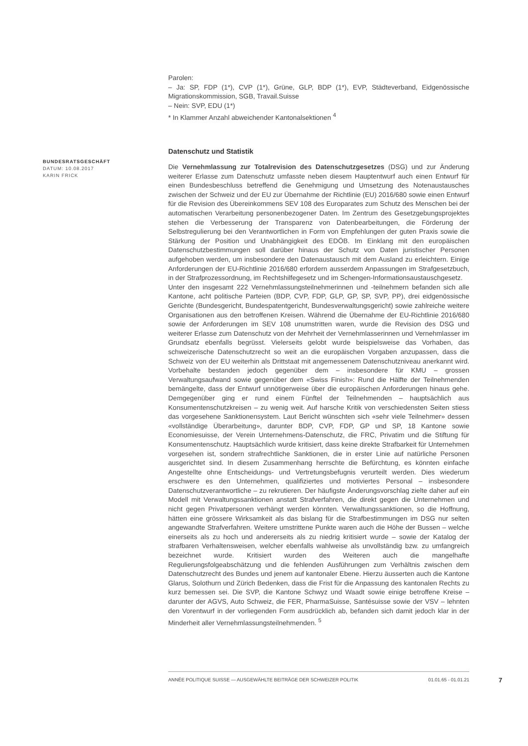Parolen:
– Ja: SP, FDP (1*), CVP (1*), Grüne, GLP, BDP (1*), EVP, Städteverband, Eidgenössische Migrationskommission, SGB, Travail.Suisse
– Nein: SVP, EDU (1*)
* In Klammer Anzahl abweichender Kantonalsektionen <sup>4</sup>
Datenschutz und Statistik
Die Vernehmlassung zur Totalrevision des Datenschutzgesetzes (DSG) und zur Änderung weiterer Erlasse zum Datenschutz umfasste neben diesem Hauptentwurf auch einen Entwurf für einen Bundesbeschluss betreffend die Genehmigung und Umsetzung des Notenaustausches zwischen der Schweiz und der EU zur Übernahme der Richtlinie (EU) 2016/680 sowie einen Entwurf für die Revision des Übereinkommens SEV 108 des Europarates zum Schutz des Menschen bei der automatischen Verarbeitung personenbezogener Daten. Im Zentrum des Gesetzgebungsprojektes stehen die Verbesserung der Transparenz von Datenbearbeitungen, die Förderung der Selbstregulierung bei den Verantwortlichen in Form von Empfehlungen der guten Praxis sowie die Stärkung der Position und Unabhängigkeit des EDÖB. Im Einklang mit den europäischen Datenschutzbestimmungen soll darüber hinaus der Schutz von Daten juristischer Personen aufgehoben werden, um insbesondere den Datenaustausch mit dem Ausland zu erleichtern. Einige Anforderungen der EU-Richtlinie 2016/680 erfordern ausserdem Anpassungen im Strafgesetzbuch, in der Strafprozessordnung, im Rechtshilfegesetz und im Schengen-Informationsaustauschgesetz.
Unter den insgesamt 222 Vernehmlassungsteilnehmerinnen und -teilnehmern befanden sich alle Kantone, acht politische Parteien (BDP, CVP, FDP, GLP, GP, SP, SVP, PP), drei eidgenössische Gerichte (Bundesgericht, Bundespatentgericht, Bundesverwaltungsgericht) sowie zahlreiche weitere Organisationen aus den betroffenen Kreisen. Während die Übernahme der EU-Richtlinie 2016/680 sowie der Anforderungen im SEV 108 unumstritten waren, wurde die Revision des DSG und weiterer Erlasse zum Datenschutz von der Mehrheit der Vernehmlasserinnen und Vernehmlasser im Grundsatz ebenfalls begrüsst. Vielerseits gelobt wurde beispielsweise das Vorhaben, das schweizerische Datenschutzrecht so weit an die europäischen Vorgaben anzupassen, dass die Schweiz von der EU weiterhin als Drittstaat mit angemessenem Datenschutzniveau anerkannt wird. Vorbehalte bestanden jedoch gegenüber dem – insbesondere für KMU – grossen Verwaltungsaufwand sowie gegenüber dem «Swiss Finish»: Rund die Hälfte der Teilnehmenden bemängelte, dass der Entwurf unnötigerweise über die europäischen Anforderungen hinaus gehe. Demgegenüber ging er rund einem Fünftel der Teilnehmenden – hauptsächlich aus Konsumentenschutzkreisen – zu wenig weit. Auf harsche Kritik von verschiedensten Seiten stiess das vorgesehene Sanktionensystem. Laut Bericht wünschten sich «sehr viele Teilnehmer» dessen «vollständige Überarbeitung», darunter BDP, CVP, FDP, GP und SP, 18 Kantone sowie Economiesuisse, der Verein Unternehmens-Datenschutz, die FRC, Privatim und die Stiftung für Konsumentenschutz. Hauptsächlich wurde kritisiert, dass keine direkte Strafbarkeit für Unternehmen vorgesehen ist, sondern strafrechtliche Sanktionen, die in erster Linie auf natürliche Personen ausgerichtet sind. In diesem Zusammenhang herrschte die Befürchtung, es könnten einfache Angestellte ohne Entscheidungs- und Vertretungsbefugnis verurteilt werden. Dies wiederum erschwere es den Unternehmen, qualifiziertes und motiviertes Personal – insbesondere Datenschutzverantwortliche – zu rekrutieren. Der häufigste Änderungsvorschlag zielte daher auf ein Modell mit Verwaltungssanktionen anstatt Strafverfahren, die direkt gegen die Unternehmen und nicht gegen Privatpersonen verhängt werden könnten. Verwaltungssanktionen, so die Hoffnung, hätten eine grössere Wirksamkeit als das bislang für die Strafbestimmungen im DSG nur selten angewandte Strafverfahren. Weitere umstrittene Punkte waren auch die Höhe der Bussen – welche einerseits als zu hoch und andererseits als zu niedrig kritisiert wurde – sowie der Katalog der strafbaren Verhaltensweisen, welcher ebenfalls wahlweise als unvollständig bzw. zu umfangreich bezeichnet wurde. Kritisiert wurden des Weiteren auch die mangelhafte Regulierungsfolgeabschätzung und die fehlenden Ausführungen zum Verhältnis zwischen dem Datenschutzrecht des Bundes und jenem auf kantonaler Ebene. Hierzu äusserten auch die Kantone Glarus, Solothurn und Zürich Bedenken, dass die Frist für die Anpassung des kantonalen Rechts zu kurz bemessen sei. Die SVP, die Kantone Schwyz und Waadt sowie einige betroffene Kreise – darunter der AGVS, Auto Schweiz, die FER, PharmaSuisse, Santésuisse sowie der VSV – lehnten den Vorentwurf in der vorliegenden Form ausdrücklich ab, befanden sich damit jedoch klar in der Minderheit aller Vernehmlassungsteilnehmenden. <sup>5</sup>
BUNDESRATSGESCHÄFT
DATUM: 10.08.2017
KARIN FRICK
ANNÉE POLITIQUE SUISSE — AUSGEWÄHLTE BEITRÄGE DER SCHWEIZER POLITIK 01.01.65 - 01.01.21
7